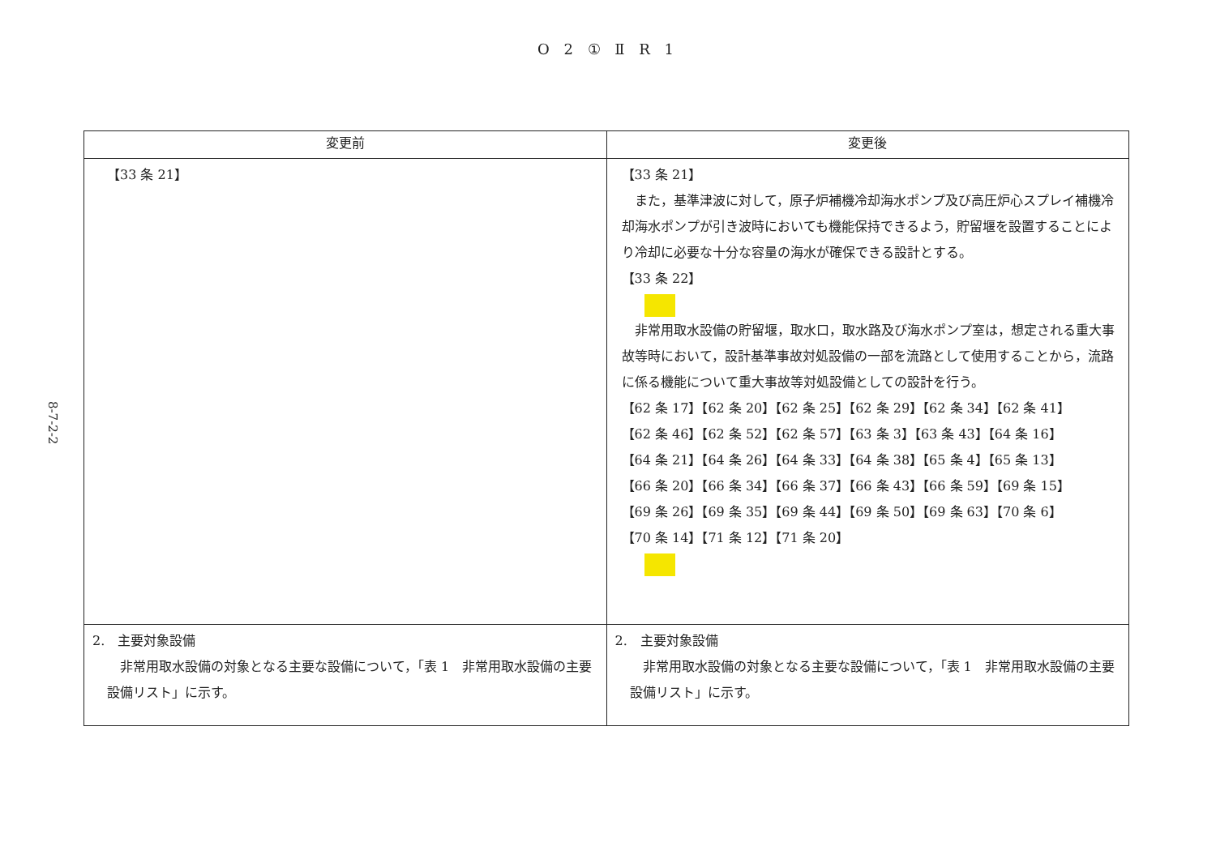O 2 ① Ⅱ R 1
8-7-2-2
| 変更前 | 変更後 |
| --- | --- |
| 【33 条 21】 | 【33 条 21】 また，基準津波に対して，原子炉補機冷却海水ポンプ及び高圧炉心スプレイ補機冷却海水ポンプが引き波時においても機能保持できるよう，貯留堰を設置することにより冷却に必要な十分な容量の海水が確保できる設計とする。 【33 条 22】 非常用取水設備の貯留堰，取水口，取水路及び海水ポンプ室は，想定される重大事故等時において，設計基準事故対処設備の一部を流路として使用することから，流路に係る機能について重大事故等対処設備としての設計を行う。 【62 条 17】【62 条 20】【62 条 25】【62 条 29】【62 条 34】【62 条 41】 【62 条 46】【62 条 52】【62 条 57】【63 条 3】【63 条 43】【64 条 16】 【64 条 21】【64 条 26】【64 条 33】【64 条 38】【65 条 4】【65 条 13】 【66 条 20】【66 条 34】【66 条 37】【66 条 43】【66 条 59】【69 条 15】 【69 条 26】【69 条 35】【69 条 44】【69 条 50】【69 条 63】【70 条 6】 【70 条 14】【71 条 12】【71 条 20】 |
| 2. 主要対象設備 非常用取水設備の対象となる主要な設備について，「表 1 非常用取水設備の主要設備リスト」に示す。 | 2. 主要対象設備 非常用取水設備の対象となる主要な設備について，「表 1 非常用取水設備の主要設備リスト」に示す。 |